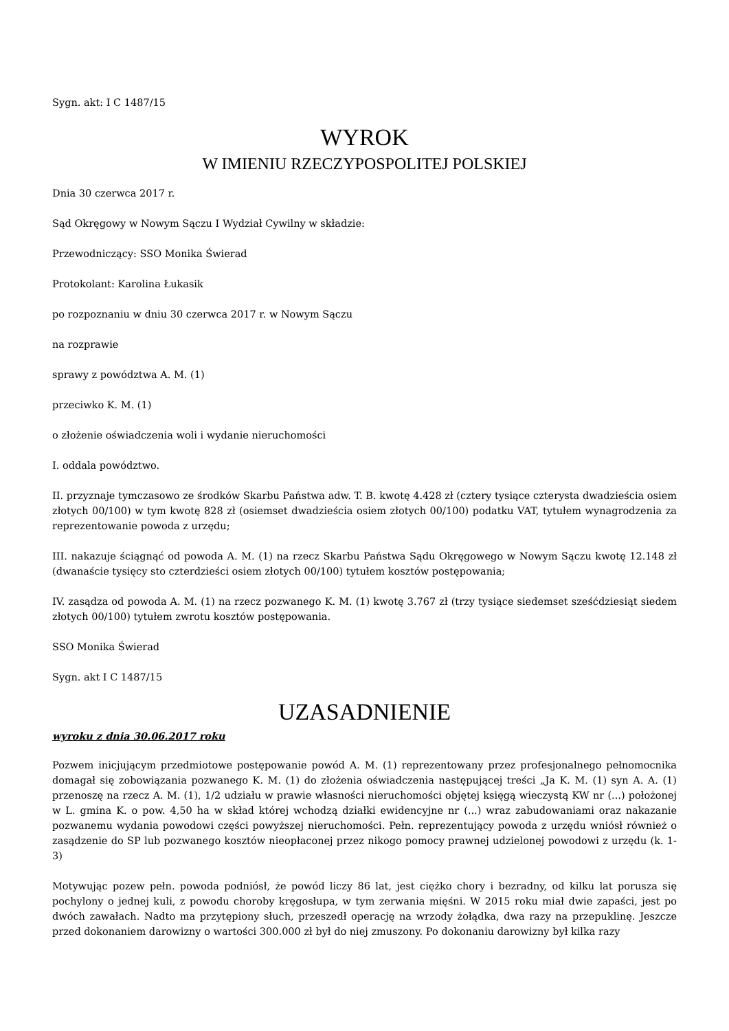Sygn. akt: I C 1487/15
WYROK
W IMIENIU RZECZYPOSPOLITEJ POLSKIEJ
Dnia 30 czerwca 2017 r.
Sąd Okręgowy w Nowym Sączu I Wydział Cywilny w składzie:
Przewodniczący: SSO Monika Świerad
Protokolant: Karolina Łukasik
po rozpoznaniu w dniu 30 czerwca 2017 r. w Nowym Sączu
na rozprawie
sprawy z powództwa A. M. (1)
przeciwko K. M. (1)
o złożenie oświadczenia woli i wydanie nieruchomości
I. oddala powództwo.
II. przyznaje tymczasowo ze środków Skarbu Państwa adw. T. B. kwotę 4.428 zł (cztery tysiące czterysta dwadzieścia osiem złotych 00/100) w tym kwotę 828 zł (osiemset dwadzieścia osiem złotych 00/100) podatku VAT, tytułem wynagrodzenia za reprezentowanie powoda z urzędu;
III. nakazuje ściągnąć od powoda A. M. (1) na rzecz Skarbu Państwa Sądu Okręgowego w Nowym Sączu kwotę 12.148 zł (dwanaście tysięcy sto czterdzieści osiem złotych 00/100) tytułem kosztów postępowania;
IV. zasądza od powoda A. M. (1) na rzecz pozwanego K. M. (1) kwotę 3.767 zł (trzy tysiące siedemset sześćdziesiąt siedem złotych 00/100) tytułem zwrotu kosztów postępowania.
SSO Monika Świerad
Sygn. akt I C 1487/15
UZASADNIENIE
wyroku z dnia 30.06.2017 roku
Pozwem inicjującym przedmiotowe postępowanie powód A. M. (1) reprezentowany przez profesjonalnego pełnomocnika domagał się zobowiązania pozwanego K. M. (1) do złożenia oświadczenia następującej treści „Ja K. M. (1) syn A. A. (1) przenoszę na rzecz A. M. (1), 1/2 udziału w prawie własności nieruchomości objętej księgą wieczystą KW nr (...) położonej w L. gmina K. o pow. 4,50 ha w skład której wchodzą działki ewidencyjne nr (...) wraz zabudowaniami oraz nakazanie pozwanemu wydania powodowi części powyższej nieruchomości. Pełn. reprezentujący powoda z urzędu wniósł również o zasądzenie do SP lub pozwanego kosztów nieopłaconej przez nikogo pomocy prawnej udzielonej powodowi z urzędu (k. 1-3)
Motywując pozew pełn. powoda podniósł, że powód liczy 86 lat, jest ciężko chory i bezradny, od kilku lat porusza się pochylony o jednej kuli, z powodu choroby kręgosłupa, w tym zerwania mięśni. W 2015 roku miał dwie zapaści, jest po dwóch zawałach. Nadto ma przytępiony słuch, przeszedł operację na wrzody żołądka, dwa razy na przepuklinę. Jeszcze przed dokonaniem darowizny o wartości 300.000 zł był do niej zmuszony. Po dokonaniu darowizny był kilka razy